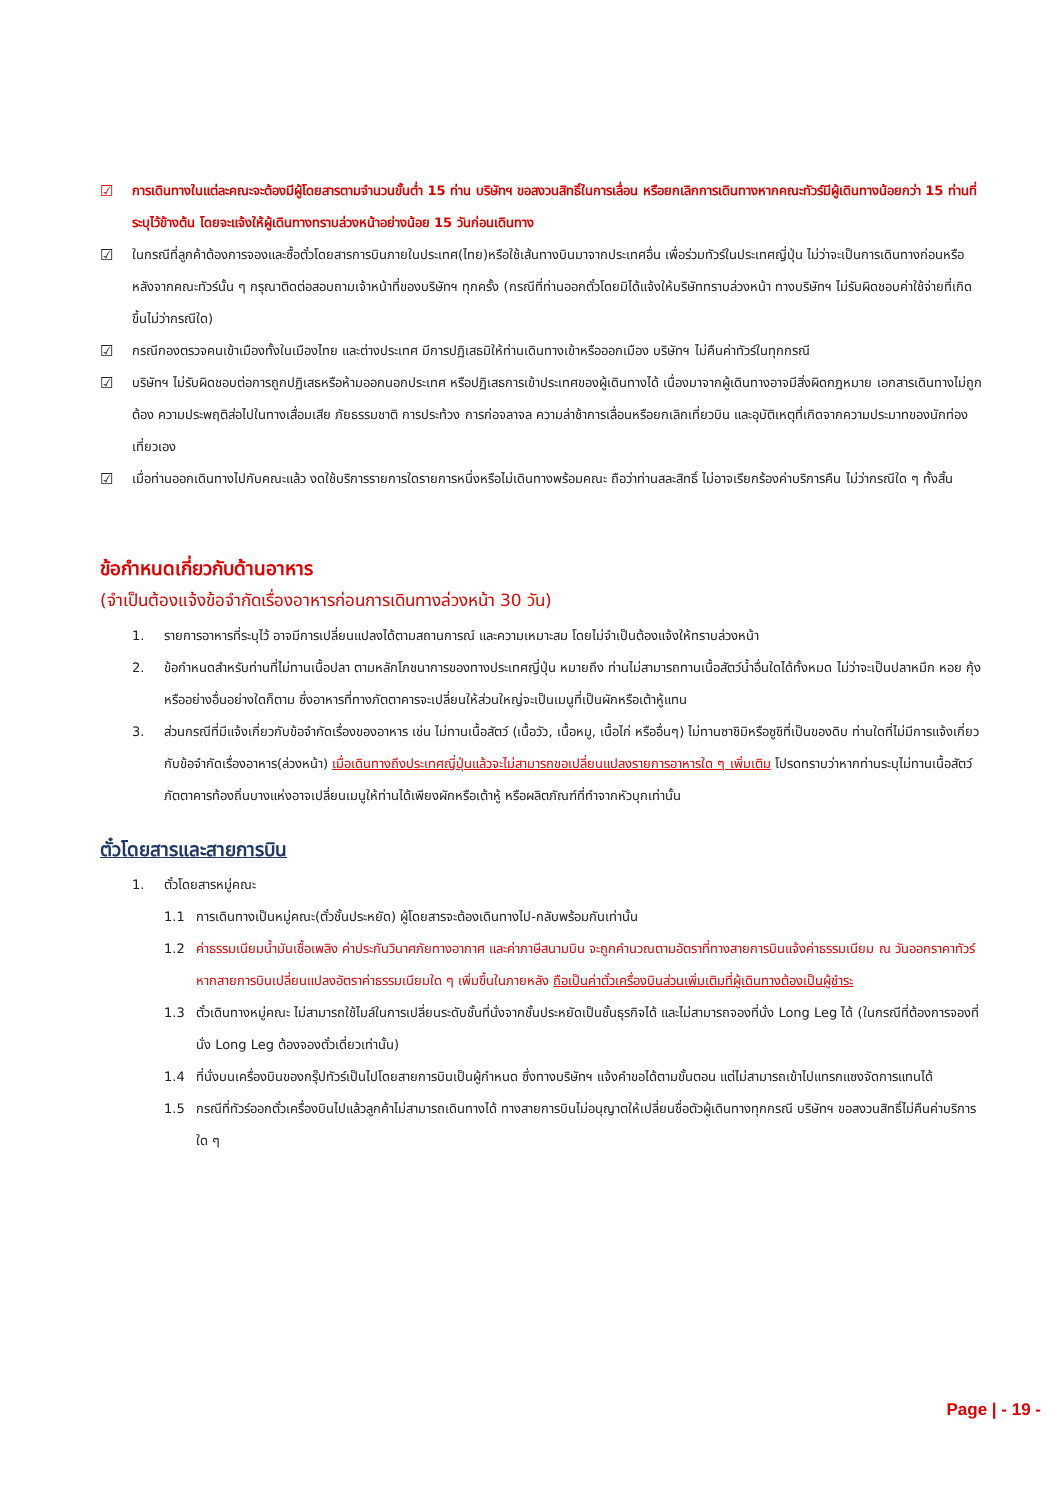☑ การเดินทางในแต่ละคณะจะต้องมีผู้โดยสารตามจำนวนขั้นต่ำ 15 ท่าน บริษัทฯ ขอสงวนสิทธิ์ในการเลื่อน หรือยกเลิกการเดินทางหากคณะทัวร์มีผู้เดินทางน้อยกว่า 15 ท่านที่ระบุไว้ข้างต้น โดยจะแจ้งให้ผู้เดินทางทราบล่วงหน้าอย่างน้อย 15 วันก่อนเดินทาง
☑ ในกรณีที่ลูกค้าต้องการจองและซื้อตั๋วโดยสารการบินภายในประเทศ(ไทย)หรือใช้เส้นทางบินมาจากประเทศอื่น เพื่อร่วมทัวร์ในประเทศญี่ปุ่น ไม่ว่าจะเป็นการเดินทางก่อนหรือหลังจากคณะทัวร์นั้น ๆ กรุณาติดต่อสอบถามเจ้าหน้าที่ของบริษัทฯ ทุกครั้ง (กรณีที่ท่านออกตั๋วโดยมิได้แจ้งให้บริษัททราบล่วงหน้า ทางบริษัทฯ ไม่รับผิดชอบค่าใช้จ่ายที่เกิดขึ้นไม่ว่ากรณีใด)
☑ กรณีกองตรวจคนเข้าเมืองทั้งในเมืองไทย และต่างประเทศ มีการปฏิเสธมิให้ท่านเดินทางเข้าหรือออกเมือง บริษัทฯ ไม่คืนค่าทัวร์ในทุกกรณี
☑ บริษัทฯ ไม่รับผิดชอบต่อการถูกปฏิเสธหรือห้ามออกนอกประเทศ หรือปฏิเสธการเข้าประเทศของผู้เดินทางได้ เนื่องมาจากผู้เดินทางอาจมีสิ่งผิดกฎหมาย เอกสารเดินทางไม่ถูกต้อง ความประพฤติส่อไปในทางเสื่อมเสีย ภัยธรรมชาติ การประท้วง การก่อจลาจล ความล่าช้าการเลื่อนหรือยกเลิกเที่ยวบิน และอุบัติเหตุที่เกิดจากความประมาทของนักท่องเที่ยวเอง
☑ เมื่อท่านออกเดินทางไปกับคณะแล้ว งดใช้บริการรายการใดรายการหนึ่งหรือไม่เดินทางพร้อมคณะ ถือว่าท่านสละสิทธิ์ ไม่อาจเรียกร้องค่าบริการคืน ไม่ว่ากรณีใด ๆ ทั้งสิ้น
ข้อกำหนดเกี่ยวกับด้านอาหาร
(จำเป็นต้องแจ้งข้อจำกัดเรื่องอาหารก่อนการเดินทางล่วงหน้า 30 วัน)
1. รายการอาหารที่ระบุไว้ อาจมีการเปลี่ยนแปลงได้ตามสถานการณ์ และความเหมาะสม โดยไม่จำเป็นต้องแจ้งให้ทราบล่วงหน้า
2. ข้อกำหนดสำหรับท่านที่ไม่ทานเนื้อปลา ตามหลักโภชนาการของทางประเทศญี่ปุ่น หมายถึง ท่านไม่สามารถทานเนื้อสัตว์น้ำอื่นใดได้ทั้งหมด ไม่ว่าจะเป็นปลาหมึก หอย กุ้ง หรืออย่างอื่นอย่างใดก็ตาม ซึ่งอาหารที่ทางภัตตาคารจะเปลี่ยนให้ส่วนใหญ่จะเป็นเมนูที่เป็นผักหรือเต้าหู้แทน
3. ส่วนกรณีที่มีแจ้งเกี่ยวกับข้อจำกัดเรื่องของอาหาร เช่น ไม่ทานเนื้อสัตว์ (เนื้อวัว, เนื้อหมู, เนื้อไก่ หรืออื่นๆ) ไม่ทานซาชิมิหรือซูชิที่เป็นของดิบ ท่านใดที่ไม่มีการแจ้งเกี่ยวกับข้อจำกัดเรื่องอาหาร(ล่วงหน้า) เมื่อเดินทางถึงประเทศญี่ปุ่นแล้วจะไม่สามารถขอเปลี่ยนแปลงรายการอาหารใด ๆ เพิ่มเติม โปรดทราบว่าหากท่านระบุไม่ทานเนื้อสัตว์ ภัตตาคารท้องถิ่นบางแห่งอาจเปลี่ยนเมนูให้ท่านได้เพียงผักหรือเต้าหู้ หรือผลิตภัณฑ์ที่ทำจากหัวบุกเท่านั้น
ตั๋วโดยสารและสายการบิน
1. ตั๋วโดยสารหมู่คณะ
1.1 การเดินทางเป็นหมู่คณะ(ตั๋วชั้นประหยัด) ผู้โดยสารจะต้องเดินทางไป-กลับพร้อมกันเท่านั้น
1.2 ค่าธรรมเนียมน้ำมันเชื้อเพลิง ค่าประกันวินาศภัยทางอากาศ และค่าภาษีสนามบิน จะถูกคำนวณตามอัตราที่ทางสายการบินแจ้งค่าธรรมเนียม ณ วันออกราคาทัวร์ หากสายการบินเปลี่ยนแปลงอัตราค่าธรรมเนียมใด ๆ เพิ่มขึ้นในภายหลัง ถือเป็นค่าตั๋วเครื่องบินส่วนเพิ่มเติมที่ผู้เดินทางต้องเป็นผู้ชำระ
1.3 ตั๋วเดินทางหมู่คณะ ไม่สามารถใช้ไมล์ในการเปลี่ยนระดับชั้นที่นั่งจากชั้นประหยัดเป็นชั้นธุรกิจได้ และไม่สามารถจองที่นั่ง Long Leg ได้ (ในกรณีที่ต้องการจองที่นั่ง Long Leg ต้องจองตั๋วเดี่ยวเท่านั้น)
1.4 ที่นั่งบนเครื่องบินของกรุ๊ปทัวร์เป็นไปโดยสายการบินเป็นผู้กำหนด ซึ่งทางบริษัทฯ แจ้งคำขอได้ตามขั้นตอน แต่ไม่สามารถเข้าไปแทรกแซงจัดการแทนได้
1.5 กรณีที่ทัวร์ออกตั๋วเครื่องบินไปแล้วลูกค้าไม่สามารถเดินทางได้ ทางสายการบินไม่อนุญาตให้เปลี่ยนชื่อตัวผู้เดินทางทุกกรณี บริษัทฯ ขอสงวนสิทธิ์ไม่คืนค่าบริการใด ๆ
Page | - 19 -